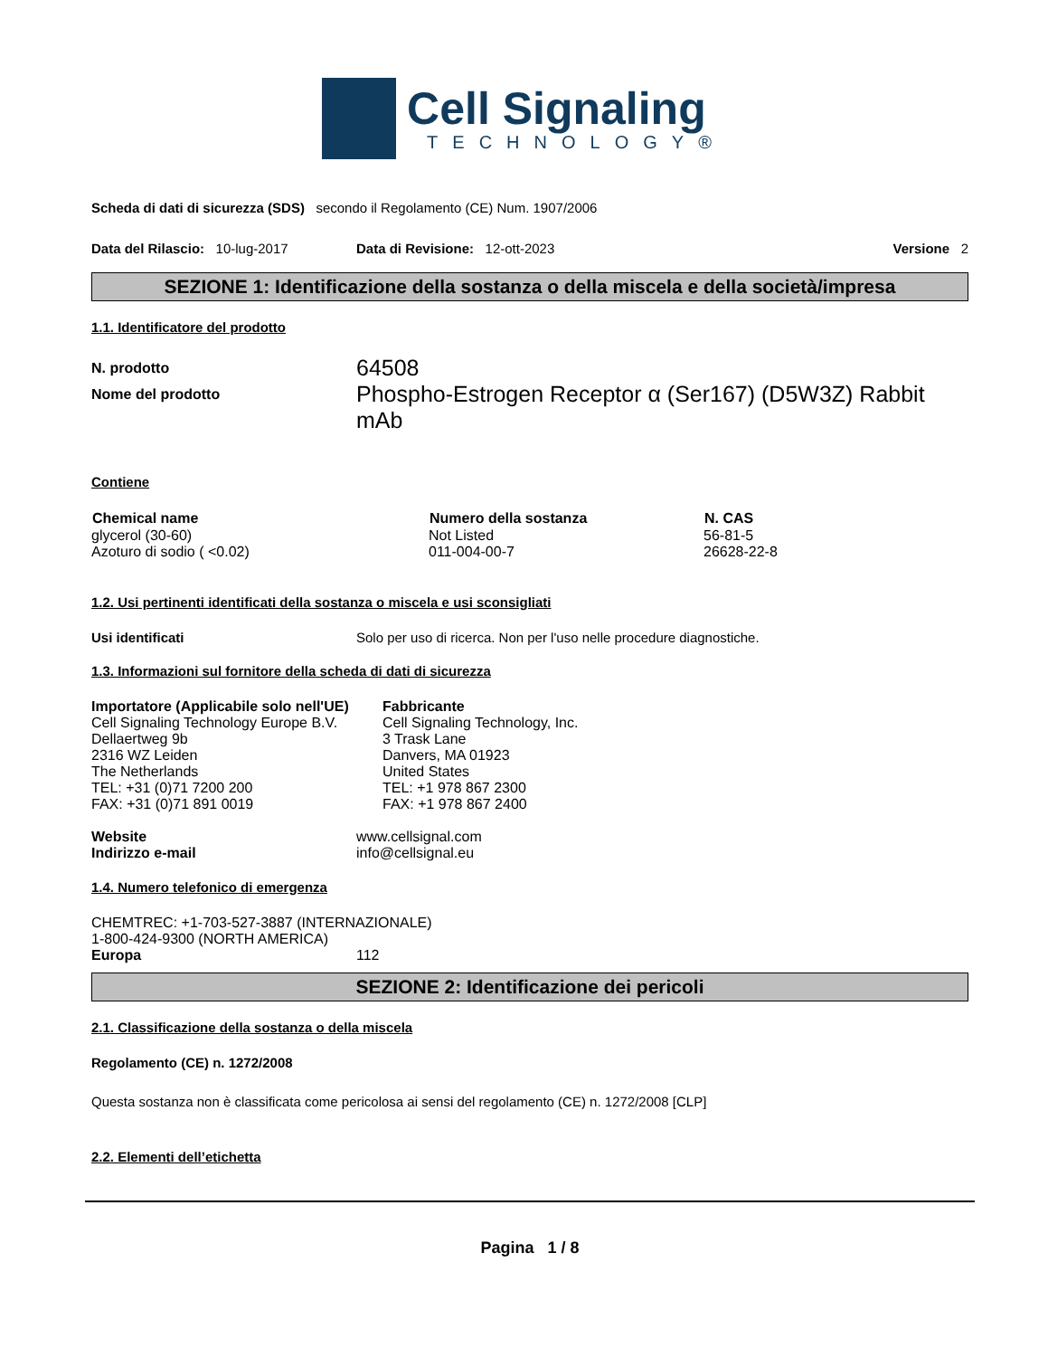Cell Signaling
TECHNOLOGY®
Scheda di dati di sicurezza (SDS) secondo il Regolamento (CE) Num. 1907/2006
Data del Rilascio: 10-lug-2017 Data di Revisione: 12-ott-2023 Versione 2
SEZIONE 1: Identificazione della sostanza o della miscela e della società/impresa
1.1. Identificatore del prodotto
| N. prodotto | 64508 |
| Nome del prodotto | Phospho-Estrogen Receptor α (Ser167) (D5W3Z) Rabbit mAb |
Contiene
| Chemical name | Numero della sostanza | N. CAS |
| --- | --- | --- |
| glycerol (30-60) | Not Listed | 56-81-5 |
| Azoturo di sodio ( <0.02) | 011-004-00-7 | 26628-22-8 |
1.2. Usi pertinenti identificati della sostanza o miscela e usi sconsigliati
Usi identificati Solo per uso di ricerca. Non per l'uso nelle procedure diagnostiche.
1.3. Informazioni sul fornitore della scheda di dati di sicurezza
Importatore (Applicabile solo nell'UE)
Cell Signaling Technology Europe B.V.
Dellaertweg 9b
2316 WZ Leiden
The Netherlands
TEL: +31 (0)71 7200 200
FAX: +31 (0)71 891 0019
Fabbricante
Cell Signaling Technology, Inc.
3 Trask Lane
Danvers, MA 01923
United States
TEL: +1 978 867 2300
FAX: +1 978 867 2400
| Website | www.cellsignal.com |
| Indirizzo e-mail | info@cellsignal.eu |
1.4. Numero telefonico di emergenza
CHEMTREC: +1-703-527-3887 (INTERNAZIONALE)
1-800-424-9300 (NORTH AMERICA)
Europa 112
SEZIONE 2: Identificazione dei pericoli
2.1. Classificazione della sostanza o della miscela
Regolamento (CE) n. 1272/2008
Questa sostanza non è classificata come pericolosa ai sensi del regolamento (CE) n. 1272/2008 [CLP]
2.2. Elementi dell’etichetta
Pagina 1 / 8